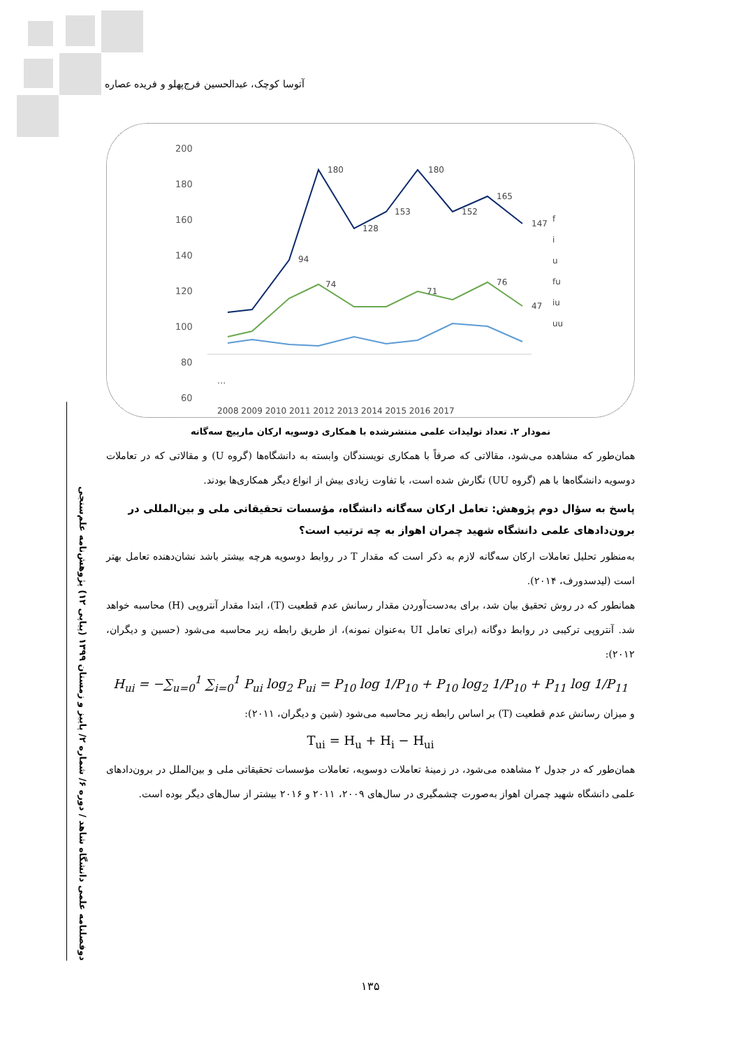آتوسا کوچک، عبدالحسین فرج‌پهلو و فریده عصاره
دوفصلنامه علمی دانشگاه شاهد / دوره ۶/ شماره ۲/ پاییز و زمستان ۱۳۹۹ (پیاپی ۱۲) پژوهش‌نامه علم‌سنجی
200
180
160
140
120
100
80
60
.
...
180
180
128
153
152
165
147
94
74
71
76
47
f
i
u
fu
iu
uu
2008 2009 2010 2011 2012 2013 2014 2015 2016 2017
نمودار ۲. تعداد تولیدات علمی منتشرشده با همکاری دوسویه ارکان مارپیچ سه‌گانه
همان‌طور که مشاهده می‌شود، مقالاتی که صرفاً با همکاری نویسندگان وابسته به دانشگاه‌ها (گروه U) و مقالاتی که در تعاملات دوسویه دانشگاه‌ها با هم (گروه UU) نگارش شده است، با تفاوت زیادی بیش از انواع دیگر همکاری‌ها بودند.
پاسخ به سؤال دوم پژوهش: تعامل ارکان سه‌گانه دانشگاه، مؤسسات تحقیقاتی ملی و بین‌المللی در برون‌دادهای علمی دانشگاه شهید چمران اهواز به چه ترتیب است؟
به‌منظور تحلیل تعاملات ارکان سه‌گانه لازم به ذکر است که مقدار T در روابط دوسویه هرچه بیشتر باشد نشان‌دهنده تعامل بهتر است (لیدسدورف، ۲۰۱۴).
همانطور که در روش تحقیق بیان شد، برای به‌دست‌آوردن مقدار رسانش عدم قطعیت (T)، ابتدا مقدار آنتروپی (H) محاسبه خواهد شد. آنتروپی ترکیبی در روابط دوگانه (برای تعامل UI به‌عنوان نمونه)، از طریق رابطه زیر محاسبه می‌شود (حسین و دیگران، ۲۰۱۲):
H<sub>ui</sub> = −∑<sub>u=0</sub><sup>1</sup> ∑<sub>i=0</sub><sup>1</sup> P<sub>ui</sub> log<sub>2</sub> P<sub>ui</sub> = P<sub>10</sub> log 1/P<sub>10</sub> + P<sub>10</sub> log<sub>2</sub> 1/P<sub>10</sub> + P<sub>11</sub> log 1/P<sub>11</sub>
و میزان رسانش عدم قطعیت (T) بر اساس رابطه زیر محاسبه می‌شود (شین و دیگران، ۲۰۱۱):
T<sub>ui</sub> = H<sub>u</sub> + H<sub>i</sub> − H<sub>ui</sub>
همان‌طور که در جدول ۲ مشاهده می‌شود، در زمینهٔ تعاملات دوسویه، تعاملات مؤسسات تحقیقاتی ملی و بین‌الملل در برون‌دادهای علمی دانشگاه شهید چمران اهواز به‌صورت چشمگیری در سال‌های ۲۰۰۹، ۲۰۱۱ و ۲۰۱۶ بیشتر از سال‌های دیگر بوده است.
۱۳۵